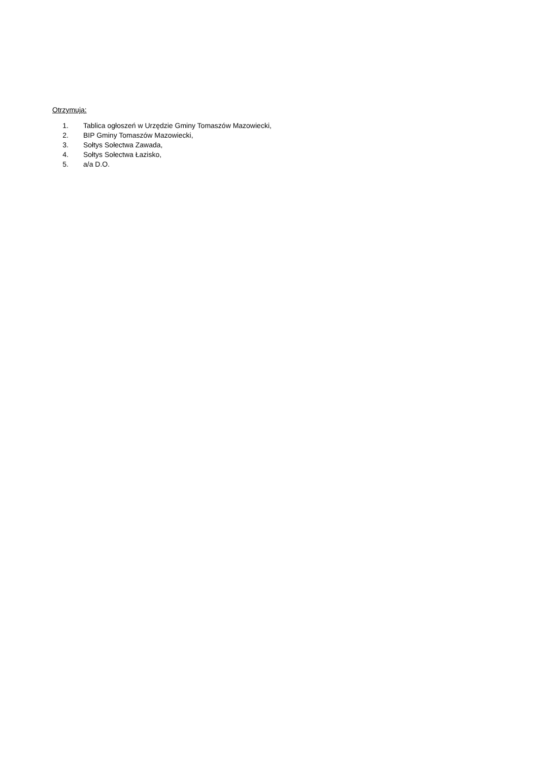Otrzymują:
1. Tablica ogłoszeń w Urzędzie Gminy Tomaszów Mazowiecki,
2. BIP Gminy Tomaszów Mazowiecki,
3. Sołtys Sołectwa Zawada,
4. Sołtys Sołectwa Łazisko,
5. a/a D.O.